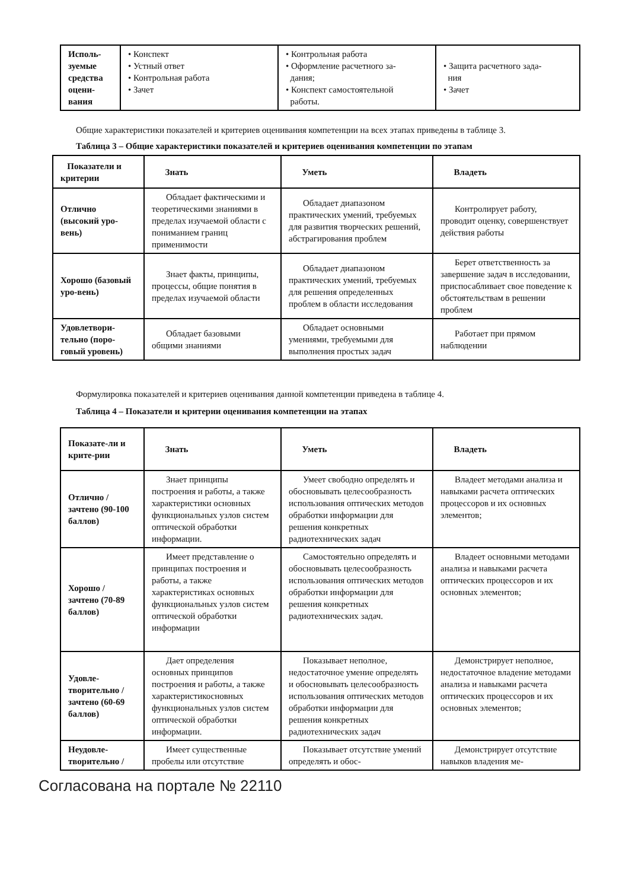| Исполь- зуемые средства оцени- вания | • Конспект • Устный ответ • Контрольная работа • Зачет | • Контрольная работа • Оформление расчетного за- дания; • Конспект самостоятельной работы. | • Защита расчетного зада- ния • Зачет |
Общие характеристики показателей и критериев оценивания компетенции на всех этапах приведены в таблице 3.
Таблица 3 – Общие характеристики показателей и критериев оценивания компетенции по этапам
| Показатели и критерии | Знать | Уметь | Владеть |
| --- | --- | --- | --- |
| Отлично (высокий уро-вень) | Обладает фактическими и теоретическими знаниями в пределах изучаемой области с пониманием границ применимости | Обладает диапазоном практических умений, требуемых для развития творческих решений, абстрагирования проблем | Контролирует работу, проводит оценку, совершенствует действия работы |
| Хорошо (базовый уро-вень) | Знает факты, принципы, процессы, общие понятия в пределах изучаемой области | Обладает диапазоном практических умений, требуемых для решения определенных проблем в области исследования | Берет ответственность за завершение задач в исследовании, приспосабливает свое поведение к обстоятельствам в решении проблем |
| Удовлетвори-тельно (поро-говый уровень) | Обладает базовыми общими знаниями | Обладает основными умениями, требуемыми для выполнения простых задач | Работает при прямом наблюдении |
Формулировка показателей и критериев оценивания данной компетенции приведена в таблице 4.
Таблица 4 – Показатели и критерии оценивания компетенции на этапах
| Показате-ли и крите-рии | Знать | Уметь | Владеть |
| --- | --- | --- | --- |
| Отлично / зачтено (90-100 баллов) | Знает принципы построения и работы, а также характеристики основных функциональных узлов систем оптической обработки информации. | Умеет свободно определять и обосновывать целесообразность использования оптических методов обработки информации для решения конкретных радиотехнических задач | Владеет методами анализа и навыками расчета оптических процессоров и их основных элементов; |
| Хорошо / зачтено (70-89 баллов) | Имеет представление о принципах построения и работы, а также характеристиках основных функциональных узлов систем оптической обработки информации | Самостоятельно определять и обосновывать целесообразность использования оптических методов обработки информации для решения конкретных радиотехнических задач. | Владеет основными методами анализа и навыками расчета оптических процессоров и их основных элементов; |
| Удовле-творительно / зачтено (60-69 баллов) | Дает определения основных принципов построения и работы, а также характеристикосновных функциональных узлов систем оптической обработки информации. | Показывает неполное, недостаточное умение определять и обосновывать целесообразность использования оптических методов обработки информации для решения конкретных радиотехнических задач | Демонстрирует неполное, недостаточное владение методами анализа и навыками расчета оптических процессоров и их основных элементов; |
| Неудовле-творительно / | Имеет существенные пробелы или отсутствие | Показывает отсутствие умений определять и обос- | Демонстрирует отсутствие навыков владения ме- |
Согласована на портале № 22110